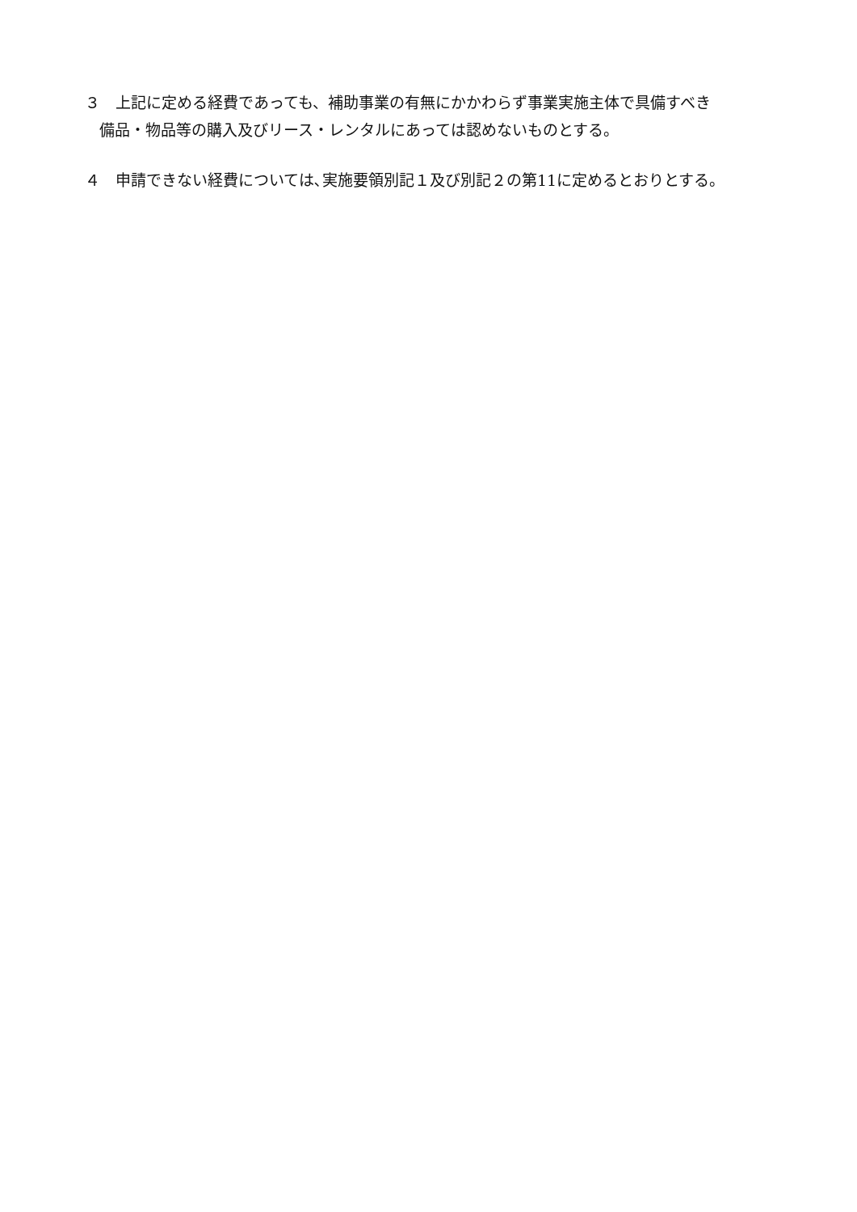３　上記に定める経費であっても、補助事業の有無にかかわらず事業実施主体で具備すべき
備品・物品等の購入及びリース・レンタルにあっては認めないものとする。
４　申請できない経費については､実施要領別記１及び別記２の第11に定めるとおりとする。